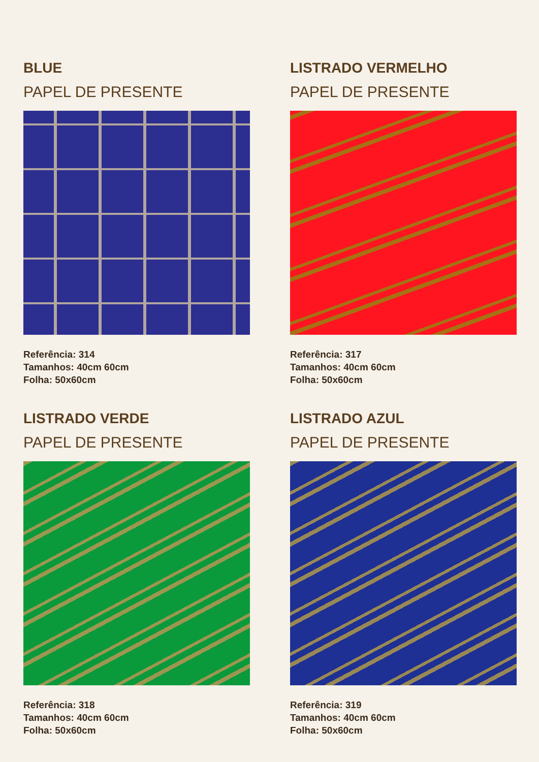BLUE
PAPEL DE PRESENTE
Referência: 314
Tamanhos: 40cm 60cm
Folha: 50x60cm
LISTRADO VERMELHO
PAPEL DE PRESENTE
Referência: 317
Tamanhos: 40cm 60cm
Folha: 50x60cm
LISTRADO VERDE
PAPEL DE PRESENTE
Referência: 318
Tamanhos: 40cm 60cm
Folha: 50x60cm
LISTRADO AZUL
PAPEL DE PRESENTE
Referência: 319
Tamanhos: 40cm 60cm
Folha: 50x60cm